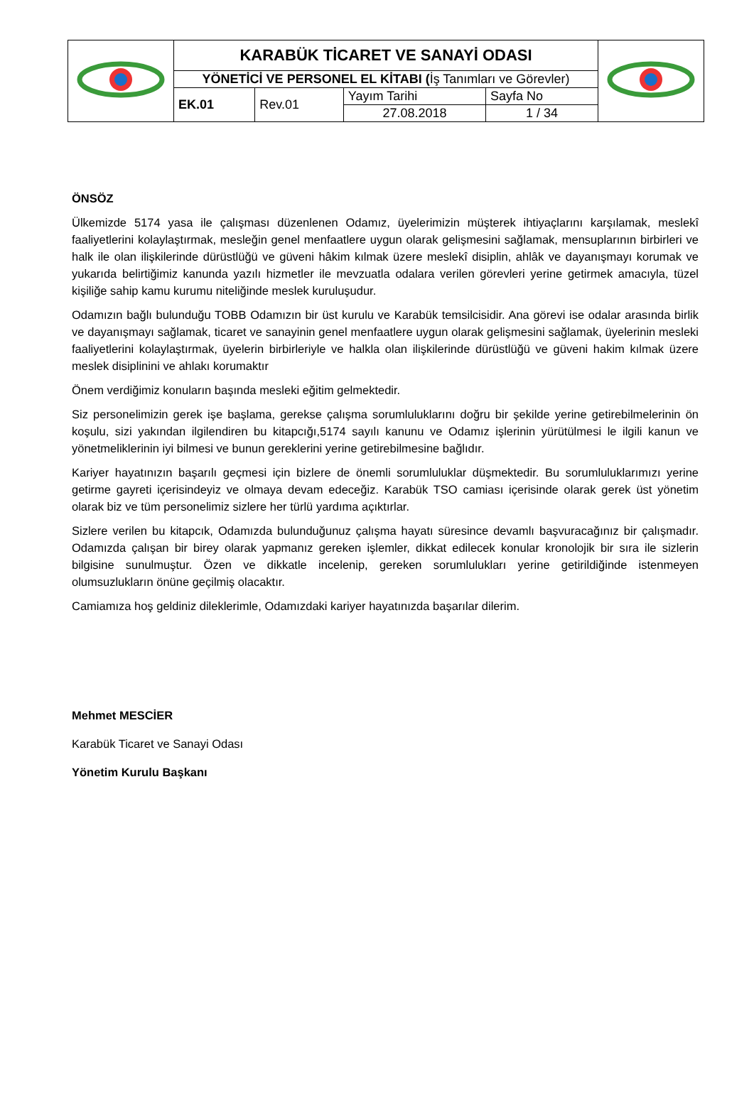| | KARABÜK TİCARET VE SANAYİ ODASI | | | | |
| | YÖNETİCİ VE PERSONEL EL KİTABI ( İş Tanımları ve Görevler) | | | | |
| | EK.01 | Rev.01 | Yayım Tarihi | Sayfa No | |
| | | | 27.08.2018 | 1 / 34 | |
ÖNSÖZ
Ülkemizde 5174 yasa ile çalışması düzenlenen Odamız, üyelerimizin müşterek ihtiyaçlarını karşılamak, meslekî faaliyetlerini kolaylaştırmak, mesleğin genel menfaatlere uygun olarak gelişmesini sağlamak, mensuplarının birbirleri ve halk ile olan ilişkilerinde dürüstlüğü ve güveni hâkim kılmak üzere meslekî disiplin, ahlâk ve dayanışmayı korumak ve yukarıda belirtiğimiz kanunda yazılı hizmetler ile mevzuatla odalara verilen görevleri yerine getirmek amacıyla, tüzel kişiliğe sahip kamu kurumu niteliğinde meslek kuruluşudur.
Odamızın bağlı bulunduğu TOBB Odamızın bir üst kurulu ve Karabük temsilcisidir. Ana görevi ise odalar arasında birlik ve dayanışmayı sağlamak, ticaret ve sanayinin genel menfaatlere uygun olarak gelişmesini sağlamak, üyelerinin mesleki faaliyetlerini kolaylaştırmak, üyelerin birbirleriyle ve halkla olan ilişkilerinde dürüstlüğü ve güveni hakim kılmak üzere meslek disiplinini ve ahlakı korumaktır
Önem verdiğimiz konuların başında mesleki eğitim gelmektedir.
Siz personelimizin gerek işe başlama, gerekse çalışma sorumluluklarını doğru bir şekilde yerine getirebilmelerinin ön koşulu, sizi yakından ilgilendiren bu kitapcığı,5174 sayılı kanunu ve Odamız işlerinin yürütülmesi le ilgili kanun ve yönetmeliklerinin iyi bilmesi ve bunun gereklerini yerine getirebilmesine bağlıdır.
Kariyer hayatınızın başarılı geçmesi için bizlere de önemli sorumluluklar düşmektedir. Bu sorumluluklarımızı yerine getirme gayreti içerisindeyiz ve olmaya devam edeceğiz. Karabük TSO camiası içerisinde olarak gerek üst yönetim olarak biz ve tüm personelimiz sizlere her türlü yardıma açıktırlar.
Sizlere verilen bu kitapcık, Odamızda bulunduğunuz çalışma hayatı süresince devamlı başvuracağınız bir çalışmadır. Odamızda çalışan bir birey olarak yapmanız gereken işlemler, dikkat edilecek konular kronolojik bir sıra ile sizlerin bilgisine sunulmuştur. Özen ve dikkatle incelenip, gereken sorumlulukları yerine getirildiğinde istenmeyen olumsuzlukların önüne geçilmiş olacaktır.
Camiamıza hoş geldiniz dileklerimle, Odamızdaki kariyer hayatınızda başarılar dilerim.
Mehmet MESCİER
Karabük Ticaret ve Sanayi Odası
Yönetim Kurulu Başkanı